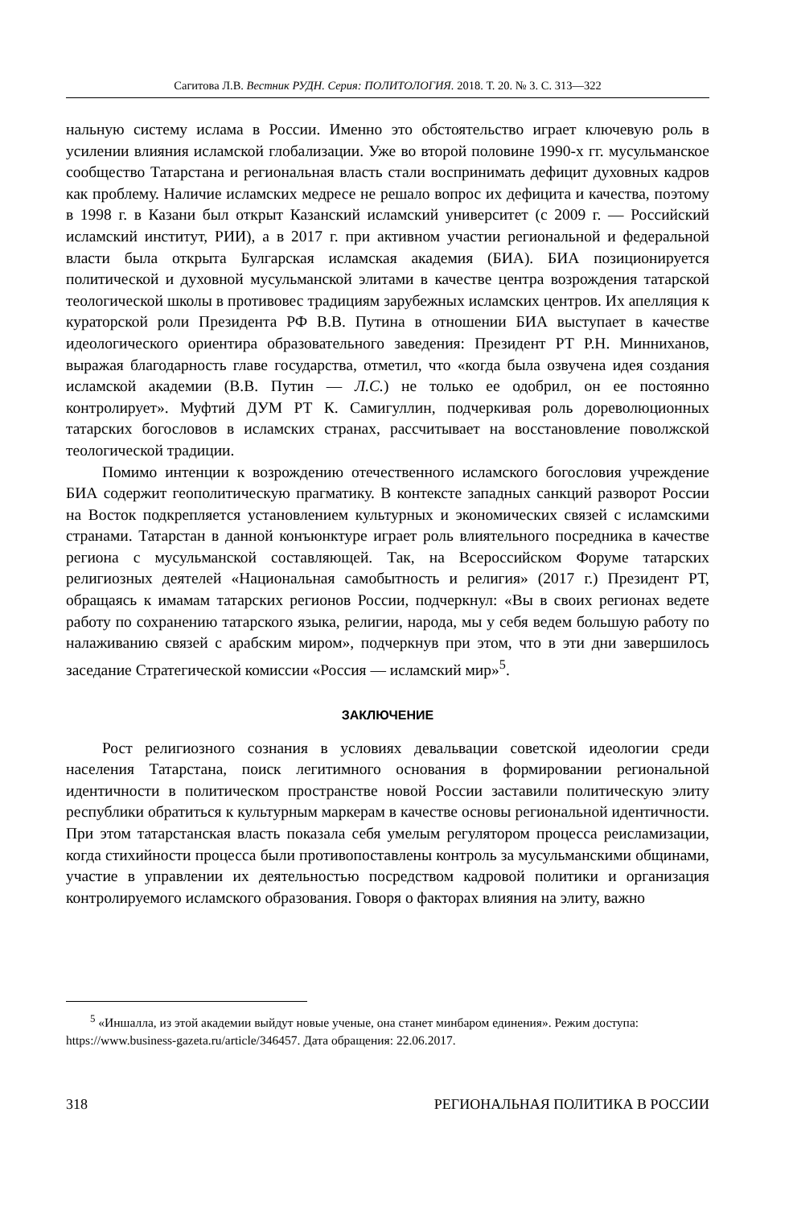Сагитова Л.В. Вестник РУДН. Серия: ПОЛИТОЛОГИЯ. 2018. Т. 20. № 3. С. 313—322
нальную систему ислама в России. Именно это обстоятельство играет ключевую роль в усилении влияния исламской глобализации. Уже во второй половине 1990-х гг. мусульманское сообщество Татарстана и региональная власть стали воспринимать дефицит духовных кадров как проблему. Наличие исламских медресе не решало вопрос их дефицита и качества, поэтому в 1998 г. в Казани был открыт Казанский исламский университет (с 2009 г. — Российский исламский институт, РИИ), а в 2017 г. при активном участии региональной и федеральной власти была открыта Булгарская исламская академия (БИА). БИА позиционируется политической и духовной мусульманской элитами в качестве центра возрождения татарской теологической школы в противовес традициям зарубежных исламских центров. Их апелляция к кураторской роли Президента РФ В.В. Путина в отношении БИА выступает в качестве идеологического ориентира образовательного заведения: Президент РТ Р.Н. Минниханов, выражая благодарность главе государства, отметил, что «когда была озвучена идея создания исламской академии (В.В. Путин — Л.С.) не только ее одобрил, он ее постоянно контролирует». Муфтий ДУМ РТ К. Самигуллин, подчеркивая роль дореволюционных татарских богословов в исламских странах, рассчитывает на восстановление поволжской теологической традиции.
Помимо интенции к возрождению отечественного исламского богословия учреждение БИА содержит геополитическую прагматику. В контексте западных санкций разворот России на Восток подкрепляется установлением культурных и экономических связей с исламскими странами. Татарстан в данной конъюнктуре играет роль влиятельного посредника в качестве региона с мусульманской составляющей. Так, на Всероссийском Форуме татарских религиозных деятелей «Национальная самобытность и религия» (2017 г.) Президент РТ, обращаясь к имамам татарских регионов России, подчеркнул: «Вы в своих регионах ведете работу по сохранению татарского языка, религии, народа, мы у себя ведем большую работу по налаживанию связей с арабским миром», подчеркнув при этом, что в эти дни завершилось заседание Стратегической комиссии «Россия — исламский мир»<sup>5</sup>.
ЗАКЛЮЧЕНИЕ
Рост религиозного сознания в условиях девальвации советской идеологии среди населения Татарстана, поиск легитимного основания в формировании региональной идентичности в политическом пространстве новой России заставили политическую элиту республики обратиться к культурным маркерам в качестве основы региональной идентичности. При этом татарстанская власть показала себя умелым регулятором процесса реисламизации, когда стихийности процесса были противопоставлены контроль за мусульманскими общинами, участие в управлении их деятельностью посредством кадровой политики и организация контролируемого исламского образования. Говоря о факторах влияния на элиту, важно
<sup>5</sup> «Иншалла, из этой академии выйдут новые ученые, она станет минбаром единения». Режим доступа: https://www.business-gazeta.ru/article/346457. Дата обращения: 22.06.2017.
318 РЕГИОНАЛЬНАЯ ПОЛИТИКА В РОССИИ